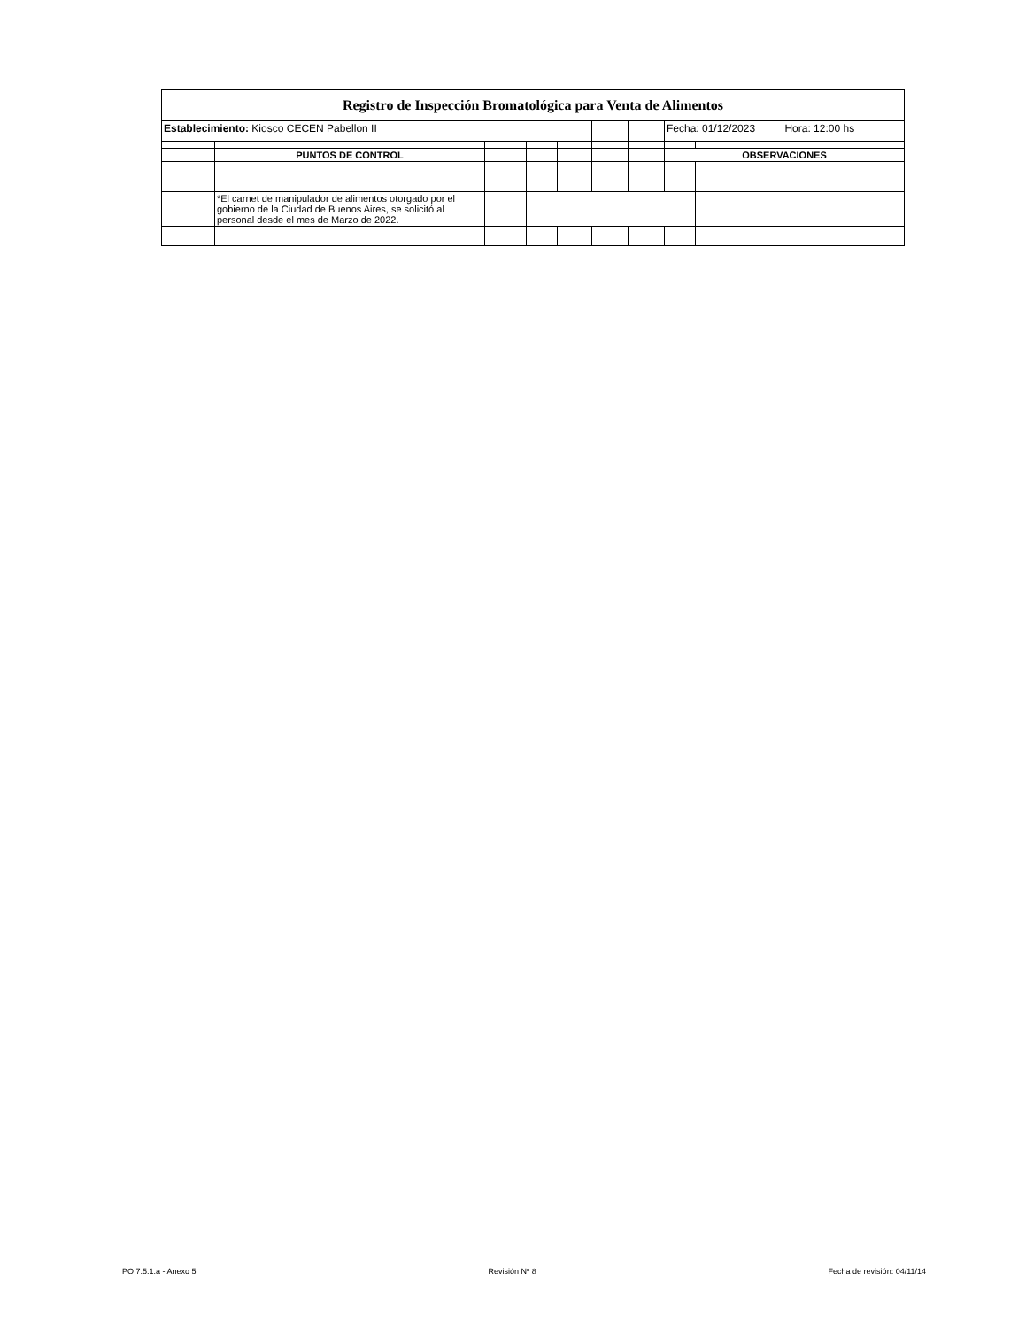| Registro de Inspección Bromatológica para Venta de Alimentos | | | | | | | | |
| Establecimiento: Kiosco CECEN Pabellon II | | | | | | | Fecha: 01/12/2023 Hora: 12:00 hs | |
| | PUNTOS DE CONTROL | | | | | | OBSERVACIONES | |
| | *El carnet de manipulador de alimentos otorgado por el gobierno de la Ciudad de Buenos Aires, se solicitó al personal desde el mes de Marzo de 2022. | | | | | | | |
PO 7.5.1.a - Anexo 5 Revisión Nº 8 Fecha de revisión: 04/11/14